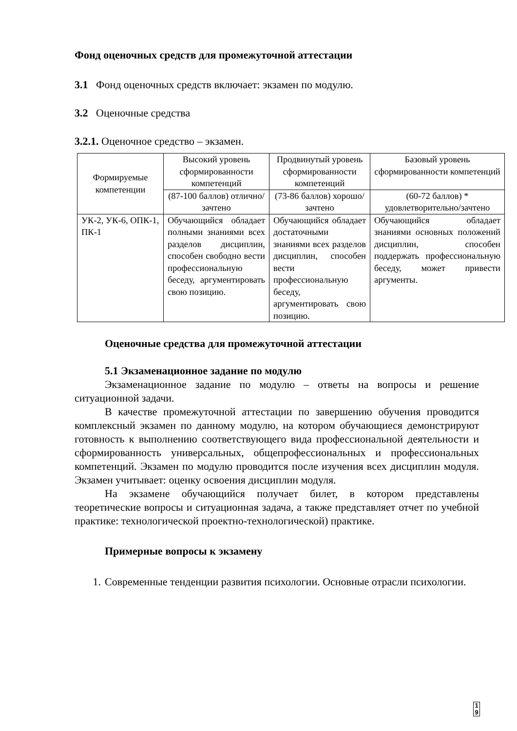Фонд оценочных средств для промежуточной аттестации
3.1 Фонд оценочных средств включает: экзамен по модулю.
3.2 Оценочные средства
3.2.1. Оценочное средство – экзамен.
| Формируемые компетенции | Высокий уровень сформированности компетенций | Продвинутый уровень сформированности компетенций | Базовый уровень сформированности компетенций |
| | (87-100 баллов) отлично/зачтено | (73-86 баллов) хорошо/зачтено | (60-72 баллов) * удовлетворительно/зачтено |
| УК-2, УК-6, ОПК-1, ПК-1 | Обучающийся обладает полными знаниями всех разделов дисциплин, способен свободно вести профессиональную беседу, аргументировать свою позицию. | Обучающийся обладает достаточными знаниями всех разделов дисциплин, способен вести профессиональную беседу, аргументировать свою позицию. | Обучающийся обладает знаниями основных положений дисциплин, способен поддержать профессиональную беседу, может привести аргументы. |
Оценочные средства для промежуточной аттестации
5.1 Экзаменационное задание по модулю
Экзаменационное задание по модулю – ответы на вопросы и решение ситуационной задачи.
В качестве промежуточной аттестации по завершению обучения проводится комплексный экзамен по данному модулю, на котором обучающиеся демонстрируют готовность к выполнению соответствующего вида профессиональной деятельности и сформированность универсальных, общепрофессиональных и профессиональных компетенций. Экзамен по модулю проводится после изучения всех дисциплин модуля. Экзамен учитывает: оценку освоения дисциплин модуля.
На экзамене обучающийся получает билет, в котором представлены теоретические вопросы и ситуационная задача, а также представляет отчет по учебной практике: технологической проектно-технологической) практике.
Примерные вопросы к экзамену
1. Современные тенденции развития психологии. Основные отрасли психологии.
1
9